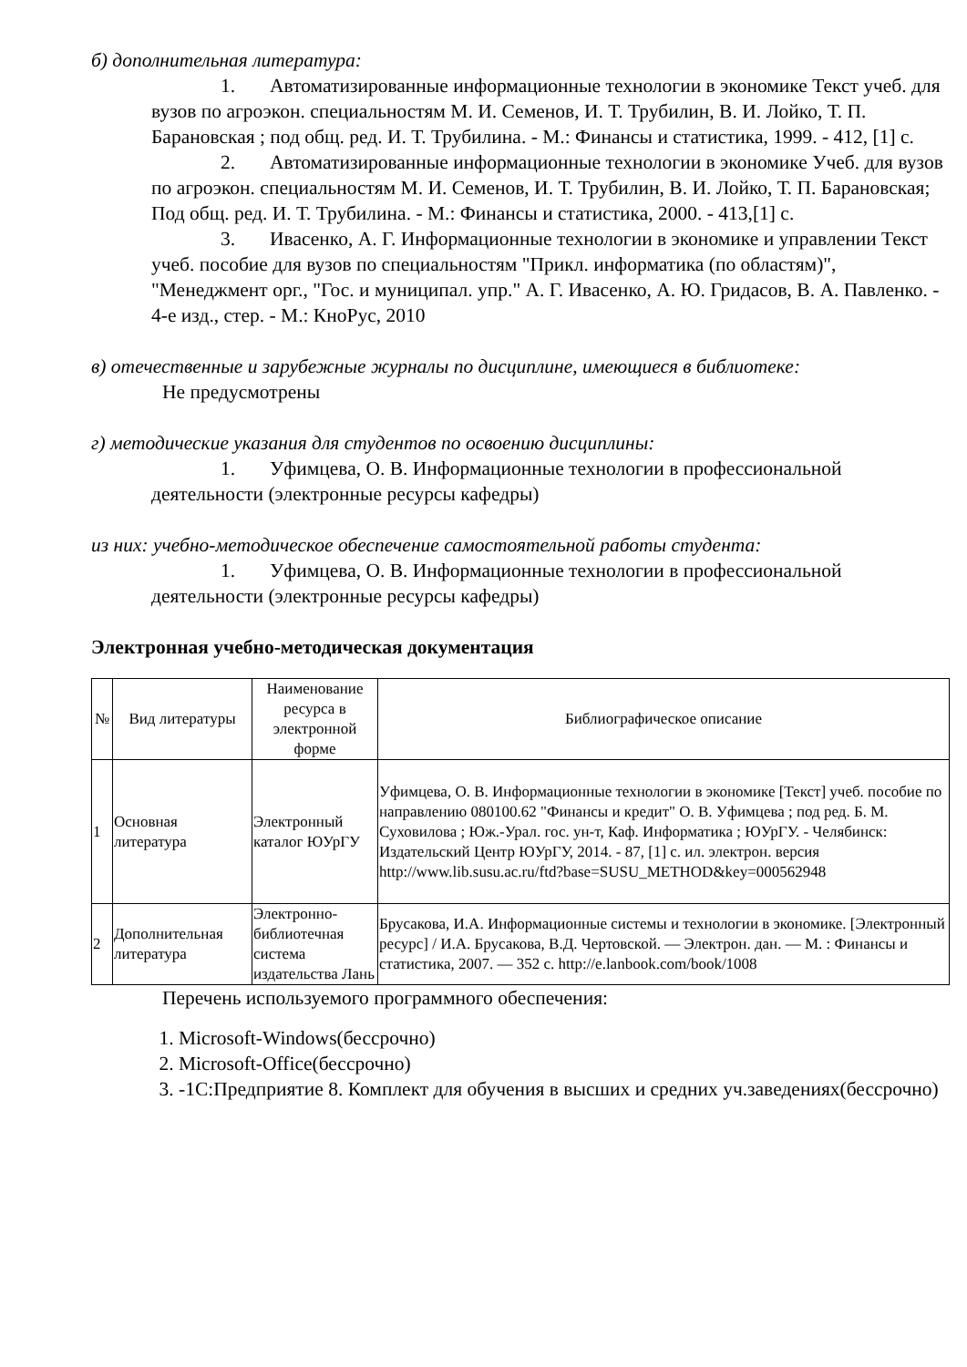б) дополнительная литература:
1. Автоматизированные информационные технологии в экономике Текст учеб. для вузов по агроэкон. специальностям М. И. Семенов, И. Т. Трубилин, В. И. Лойко, Т. П. Барановская ; под общ. ред. И. Т. Трубилина. - М.: Финансы и статистика, 1999. - 412, [1] с.
2. Автоматизированные информационные технологии в экономике Учеб. для вузов по агроэкон. специальностям М. И. Семенов, И. Т. Трубилин, В. И. Лойко, Т. П. Барановская; Под общ. ред. И. Т. Трубилина. - М.: Финансы и статистика, 2000. - 413,[1] с.
3. Ивасенко, А. Г. Информационные технологии в экономике и управлении Текст учеб. пособие для вузов по специальностям "Прикл. информатика (по областям)", "Менеджмент орг., "Гос. и муниципал. упр." А. Г. Ивасенко, А. Ю. Гридасов, В. А. Павленко. - 4-е изд., стер. - М.: КноРус, 2010
в) отечественные и зарубежные журналы по дисциплине, имеющиеся в библиотеке:
Не предусмотрены
г) методические указания для студентов по освоению дисциплины:
1. Уфимцева, О. В. Информационные технологии в профессиональной деятельности (электронные ресурсы кафедры)
из них: учебно-методическое обеспечение самостоятельной работы студента:
1. Уфимцева, О. В. Информационные технологии в профессиональной деятельности (электронные ресурсы кафедры)
Электронная учебно-методическая документация
| № | Вид литературы | Наименование ресурса в электронной форме | Библиографическое описание |
| --- | --- | --- | --- |
| 1 | Основная литература | Электронный каталог ЮУрГУ | Уфимцева, О. В. Информационные технологии в экономике [Текст] учеб. пособие по направлению 080100.62 "Финансы и кредит" О. В. Уфимцева ; под ред. Б. М. Суховилова ; Юж.-Урал. гос. ун-т, Каф. Информатика ; ЮУрГУ. - Челябинск: Издательский Центр ЮУрГУ, 2014. - 87, [1] с. ил. электрон. версия http://www.lib.susu.ac.ru/ftd?base=SUSU_METHOD&key=000562948 |
| 2 | Дополнительная литература | Электронно-библиотечная система издательства Лань | Брусакова, И.А. Информационные системы и технологии в экономике. [Электронный ресурс] / И.А. Брусакова, В.Д. Чертовской. — Электрон. дан. — М. : Финансы и статистика, 2007. — 352 с. http://e.lanbook.com/book/1008 |
Перечень используемого программного обеспечения:
1. Microsoft-Windows(бессрочно)
2. Microsoft-Office(бессрочно)
3. -1С:Предприятие 8. Комплект для обучения в высших и средних уч.заведениях(бессрочно)